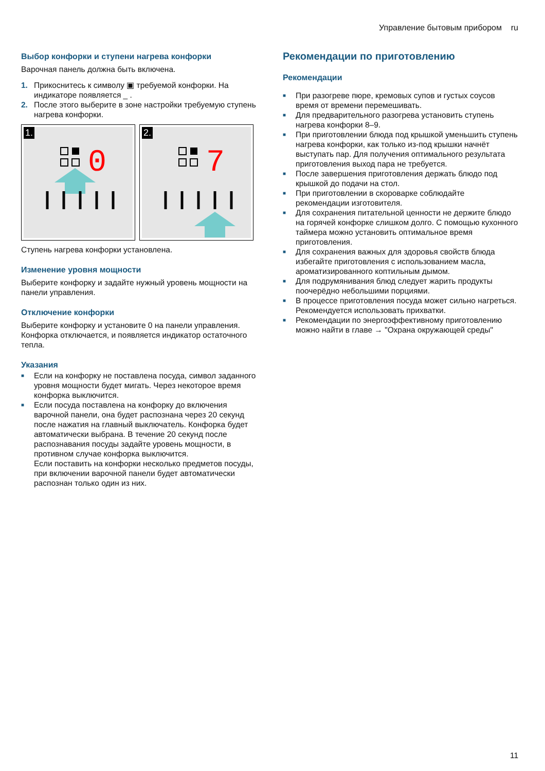Управление бытовым прибором ru
Выбор конфорки и ступени нагрева конфорки
Варочная панель должна быть включена.
1. Прикоснитесь к символу ▣ требуемой конфорки. На индикаторе появляется _ .
2. После этого выберите в зоне настройки требуемую ступень нагрева конфорки.
1.
0
2.
7
Ступень нагрева конфорки установлена.
Изменение уровня мощности
Выберите конфорку и задайте нужный уровень мощности на панели управления.
Отключение конфорки
Выберите конфорку и установите 0 на панели управления. Конфорка отключается, и появляется индикатор остаточного тепла.
Указания
■ Если на конфорку не поставлена посуда, символ заданного уровня мощности будет мигать. Через некоторое время конфорка выключится.
■ Если посуда поставлена на конфорку до включения варочной панели, она будет распознана через 20 секунд после нажатия на главный выключатель. Конфорка будет автоматически выбрана. В течение 20 секунд после распознавания посуды задайте уровень мощности, в противном случае конфорка выключится.
Если поставить на конфорки несколько предметов посуды, при включении варочной панели будет автоматически распознан только один из них.
Рекомендации по приготовлению
Рекомендации
■ При разогреве пюре, кремовых супов и густых соусов время от времени перемешивать.
■ Для предварительного разогрева установить ступень нагрева конфорки 8–9.
■ При приготовлении блюда под крышкой уменьшить ступень нагрева конфорки, как только из-под крышки начнёт выступать пар. Для получения оптимального результата приготовления выход пара не требуется.
■ После завершения приготовления держать блюдо под крышкой до подачи на стол.
■ При приготовлении в скороварке соблюдайте рекомендации изготовителя.
■ Для сохранения питательной ценности не держите блюдо на горячей конфорке слишком долго. С помощью кухонного таймера можно установить оптимальное время приготовления.
■ Для сохранения важных для здоровья свойств блюда избегайте приготовления с использованием масла, ароматизированного коптильным дымом.
■ Для подрумянивания блюд следует жарить продукты поочерёдно небольшими порциями.
■ В процессе приготовления посуда может сильно нагреться. Рекомендуется использовать прихватки.
■ Рекомендации по энергоэффективному приготовлению можно найти в главе → "Охрана окружающей среды"
11